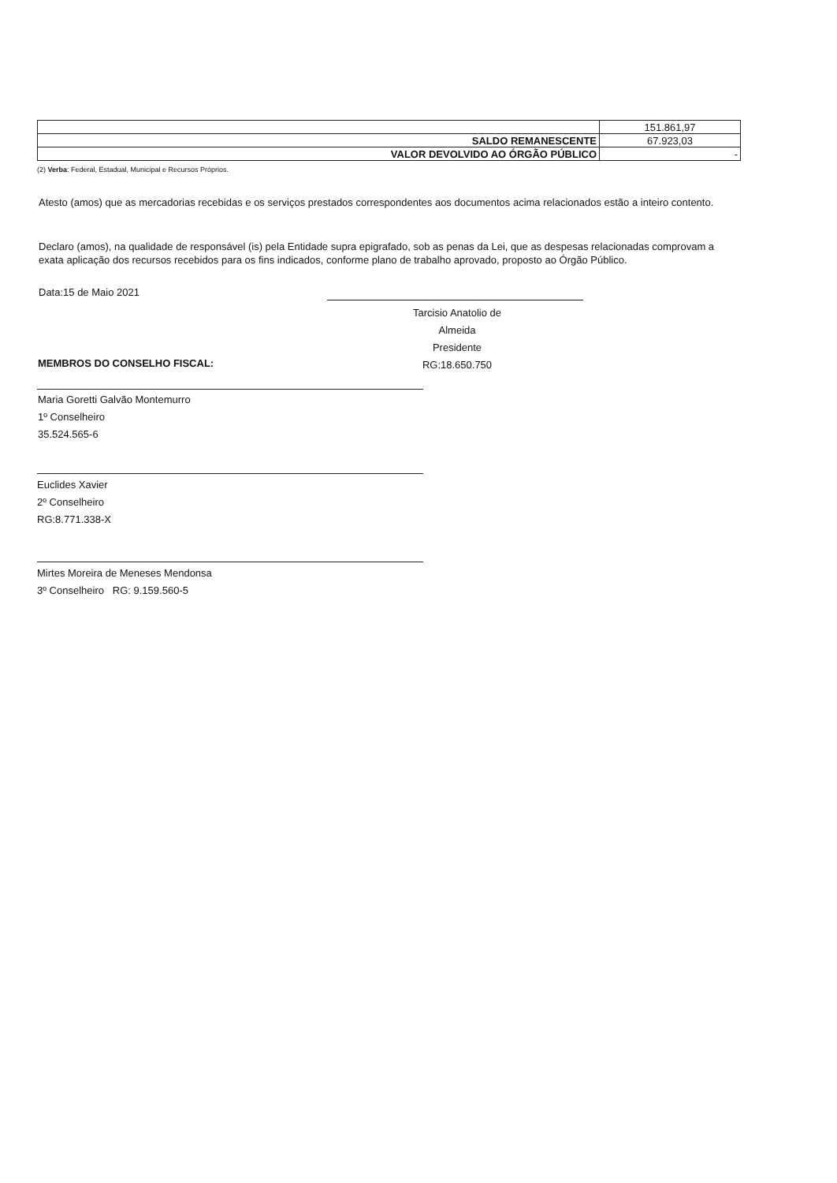| | 151.861,97 |
| SALDO REMANESCENTE | 67.923,03 |
| VALOR DEVOLVIDO AO ÓRGÃO PÚBLICO | - |
(2) Verba: Federal, Estadual, Municipal e Recursos Próprios.
Atesto (amos) que as mercadorias recebidas e os serviços prestados correspondentes aos documentos acima relacionados estão a inteiro contento.
Declaro (amos), na qualidade de responsável (is) pela Entidade supra epigrafado, sob as penas da Lei, que as despesas relacionadas comprovam a exata aplicação dos recursos recebidos para os fins indicados, conforme plano de trabalho aprovado, proposto ao Órgão Público.
Data:15 de Maio 2021
Tarcisio Anatolio de Almeida
Presidente
RG:18.650.750
MEMBROS DO CONSELHO FISCAL:
Maria Goretti Galvão Montemurro
1º Conselheiro
35.524.565-6
Euclides Xavier
2º Conselheiro
RG:8.771.338-X
Mirtes Moreira de Meneses Mendonsa
3º Conselheiro RG: 9.159.560-5